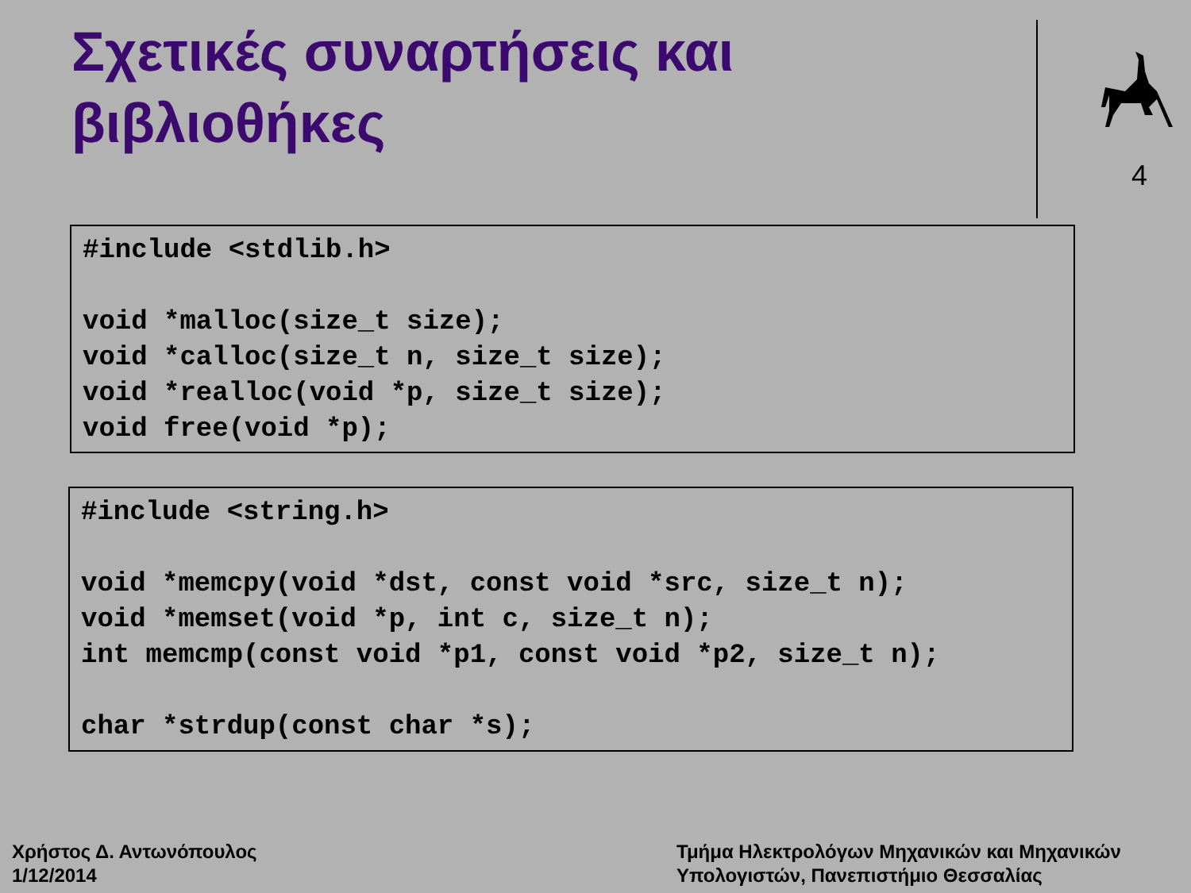Σχετικές συναρτήσεις και
βιβλιοθήκες
4
#include <stdlib.h> void *malloc(size_t size); void *calloc(size_t n, size_t size); void *realloc(void *p, size_t size); void free(void *p);
#include <string.h> void *memcpy(void *dst, const void *src, size_t n); void *memset(void *p, int c, size_t n); int memcmp(const void *p1, const void *p2, size_t n); char *strdup(const char *s);
Χρήστος Δ. Αντωνόπουλος
1/12/2014
Τμήμα Ηλεκτρολόγων Μηχανικών και Μηχανικών
Υπολογιστών, Πανεπιστήμιο Θεσσαλίας